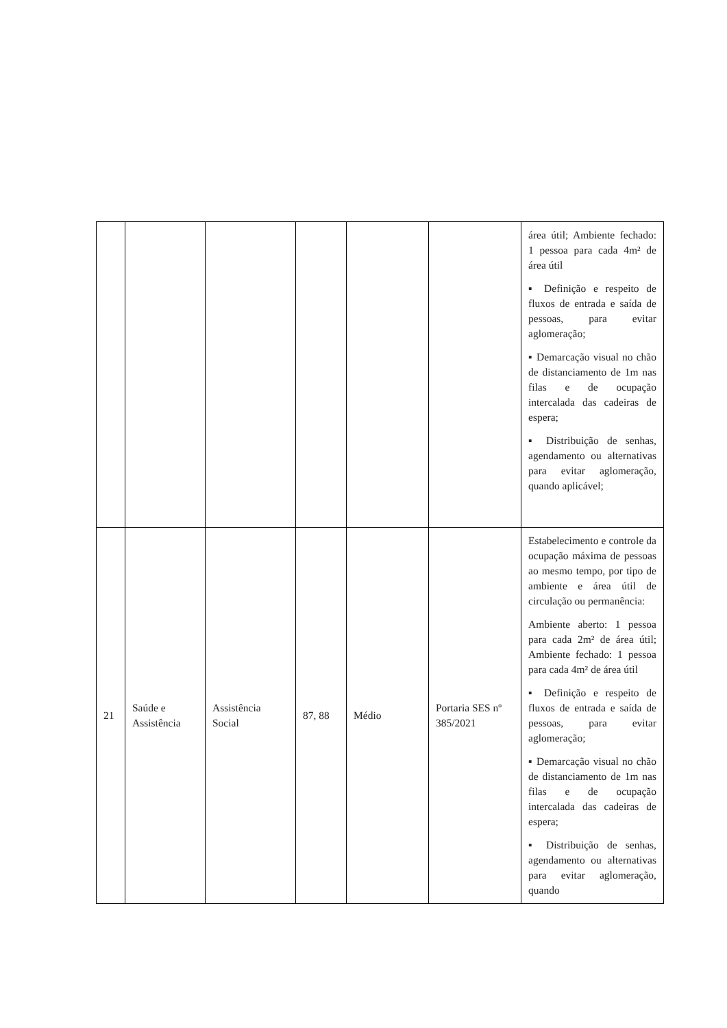| | | | | | | área útil; Ambiente fechado: 1 pessoa para cada 4m² de área útil ▪ Definição e respeito de fluxos de entrada e saída de pessoas, para evitar aglomeração; ▪ Demarcação visual no chão de distanciamento de 1m nas filas e de ocupação intercalada das cadeiras de espera; ▪ Distribuição de senhas, agendamento ou alternativas para evitar aglomeração, quando aplicável; |
| 21 | Saúde e Assistência | Assistência Social | 87, 88 | Médio | Portaria SES nº 385/2021 | Estabelecimento e controle da ocupação máxima de pessoas ao mesmo tempo, por tipo de ambiente e área útil de circulação ou permanência: Ambiente aberto: 1 pessoa para cada 2m² de área útil; Ambiente fechado: 1 pessoa para cada 4m² de área útil ▪ Definição e respeito de fluxos de entrada e saída de pessoas, para evitar aglomeração; ▪ Demarcação visual no chão de distanciamento de 1m nas filas e de ocupação intercalada das cadeiras de espera; ▪ Distribuição de senhas, agendamento ou alternativas para evitar aglomeração, quando |